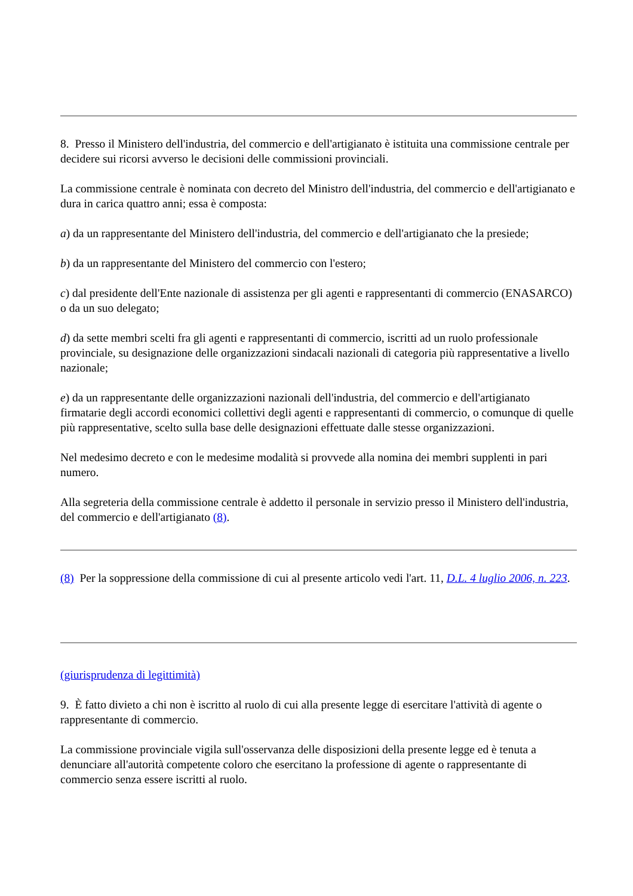8. Presso il Ministero dell'industria, del commercio e dell'artigianato è istituita una commissione centrale per decidere sui ricorsi avverso le decisioni delle commissioni provinciali.
La commissione centrale è nominata con decreto del Ministro dell'industria, del commercio e dell'artigianato e dura in carica quattro anni; essa è composta:
a) da un rappresentante del Ministero dell'industria, del commercio e dell'artigianato che la presiede;
b) da un rappresentante del Ministero del commercio con l'estero;
c) dal presidente dell'Ente nazionale di assistenza per gli agenti e rappresentanti di commercio (ENASARCO) o da un suo delegato;
d) da sette membri scelti fra gli agenti e rappresentanti di commercio, iscritti ad un ruolo professionale provinciale, su designazione delle organizzazioni sindacali nazionali di categoria più rappresentative a livello nazionale;
e) da un rappresentante delle organizzazioni nazionali dell'industria, del commercio e dell'artigianato firmatarie degli accordi economici collettivi degli agenti e rappresentanti di commercio, o comunque di quelle più rappresentative, scelto sulla base delle designazioni effettuate dalle stesse organizzazioni.
Nel medesimo decreto e con le medesime modalità si provvede alla nomina dei membri supplenti in pari numero.
Alla segreteria della commissione centrale è addetto il personale in servizio presso il Ministero dell'industria, del commercio e dell'artigianato (8).
(8) Per la soppressione della commissione di cui al presente articolo vedi l'art. 11, D.L. 4 luglio 2006, n. 223.
(giurisprudenza di legittimità)
9. È fatto divieto a chi non è iscritto al ruolo di cui alla presente legge di esercitare l'attività di agente o rappresentante di commercio.
La commissione provinciale vigila sull'osservanza delle disposizioni della presente legge ed è tenuta a denunciare all'autorità competente coloro che esercitano la professione di agente o rappresentante di commercio senza essere iscritti al ruolo.